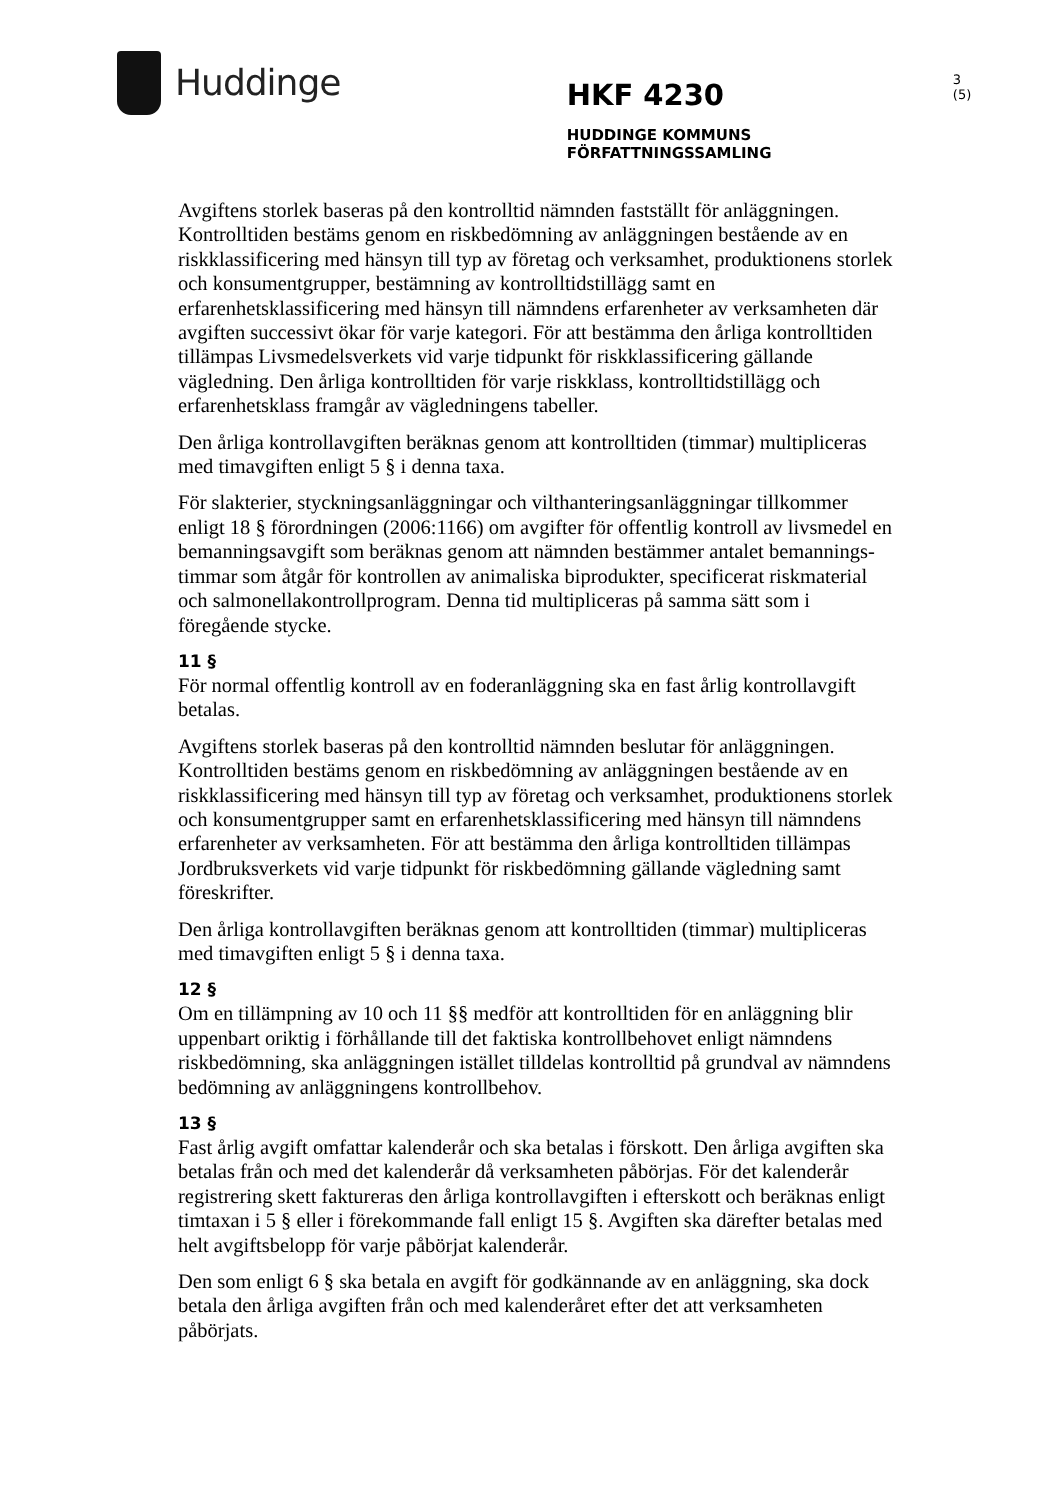Huddinge
HKF 4230
HUDDINGE KOMMUNS FÖRFATTNINGSSAMLING
3 (5)
Avgiftens storlek baseras på den kontrolltid nämnden fastställt för anläggningen. Kontrolltiden bestäms genom en riskbedömning av anläggningen bestående av en riskklassificering med hänsyn till typ av företag och verksamhet, produktionens storlek och konsumentgrupper, bestämning av kontrolltidstillägg samt en erfarenhetsklassificering med hänsyn till nämndens erfarenheter av verksamheten där avgiften successivt ökar för varje kategori. För att bestämma den årliga kontrolltiden tillämpas Livsmedelsverkets vid varje tidpunkt för riskklassificering gällande vägledning. Den årliga kontrolltiden för varje riskklass, kontrolltidstillägg och erfarenhetsklass framgår av vägledningens tabeller.
Den årliga kontrollavgiften beräknas genom att kontrolltiden (timmar) multipliceras med timavgiften enligt 5 § i denna taxa.
För slakterier, styckningsanläggningar och vilthanteringsanläggningar tillkommer enligt 18 § förordningen (2006:1166) om avgifter för offentlig kontroll av livsmedel en bemanningsavgift som beräknas genom att nämnden bestämmer antalet bemannings-timmar som åtgår för kontrollen av animaliska biprodukter, specificerat riskmaterial och salmonellakontrollprogram. Denna tid multipliceras på samma sätt som i föregående stycke.
11 §
För normal offentlig kontroll av en foderanläggning ska en fast årlig kontrollavgift betalas.
Avgiftens storlek baseras på den kontrolltid nämnden beslutar för anläggningen. Kontrolltiden bestäms genom en riskbedömning av anläggningen bestående av en riskklassificering med hänsyn till typ av företag och verksamhet, produktionens storlek och konsumentgrupper samt en erfarenhetsklassificering med hänsyn till nämndens erfarenheter av verksamheten. För att bestämma den årliga kontrolltiden tillämpas Jordbruksverkets vid varje tidpunkt för riskbedömning gällande vägledning samt föreskrifter.
Den årliga kontrollavgiften beräknas genom att kontrolltiden (timmar) multipliceras med timavgiften enligt 5 § i denna taxa.
12 §
Om en tillämpning av 10 och 11 §§ medför att kontrolltiden för en anläggning blir uppenbart oriktig i förhållande till det faktiska kontrollbehovet enligt nämndens riskbedömning, ska anläggningen istället tilldelas kontrolltid på grundval av nämndens bedömning av anläggningens kontrollbehov.
13 §
Fast årlig avgift omfattar kalenderår och ska betalas i förskott. Den årliga avgiften ska betalas från och med det kalenderår då verksamheten påbörjas. För det kalenderår registrering skett faktureras den årliga kontrollavgiften i efterskott och beräknas enligt timtaxan i 5 § eller i förekommande fall enligt 15 §. Avgiften ska därefter betalas med helt avgiftsbelopp för varje påbörjat kalenderår.
Den som enligt 6 § ska betala en avgift för godkännande av en anläggning, ska dock betala den årliga avgiften från och med kalenderåret efter det att verksamheten påbörjats.